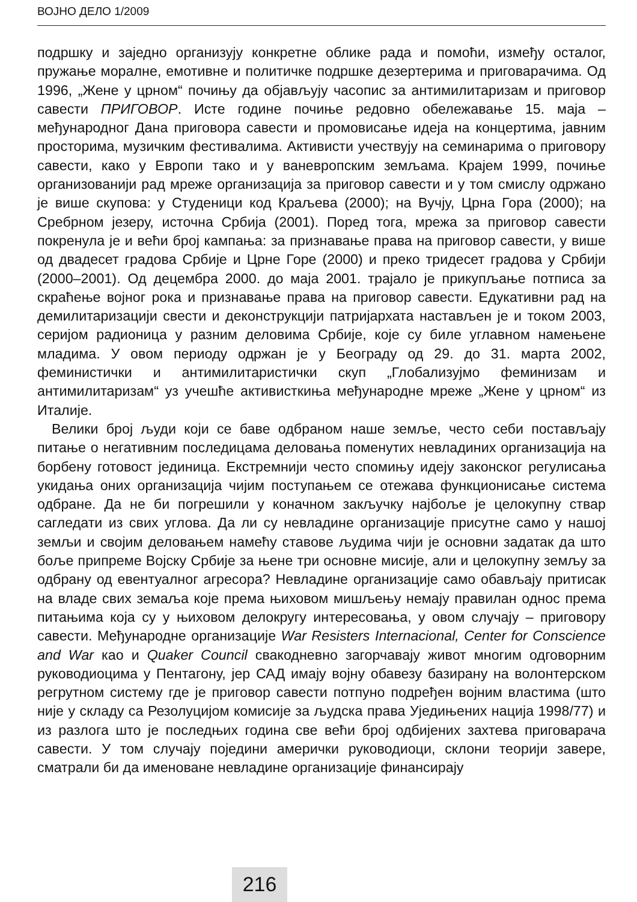ВОЈНО ДЕЛО 1/2009
подршку и заједно организују конкретне облике рада и помоћи, између осталог, пружање моралне, емотивне и политичке подршке дезертерима и приговарачима. Од 1996, „Жене у црном“ почињу да објављују часопис за антимилитаризам и приговор савести ПРИГОВОР. Исте године почиње редовно обележавање 15. маја – међународног Дана приговора савести и промовисање идеја на концертима, јавним просторима, музичким фестивалима. Активисти учествују на семинарима о приговору савести, како у Европи тако и у ваневропским земљама. Крајем 1999, почиње организованији рад мреже организација за приговор савести и у том смислу одржано је више скупова: у Студеници код Краљева (2000); на Вучју, Црна Гора (2000); на Сребрном језеру, источна Србија (2001). Поред тога, мрежа за приговор савести покренула је и већи број кампања: за признавање права на приговор савести, у више од двадесет градова Србије и Црне Горе (2000) и преко тридесет градова у Србији (2000–2001). Од децембра 2000. до маја 2001. трајало је прикупљање потписа за скраћење војног рока и признавање права на приговор савести. Едукативни рад на демилитаризацији свести и деконструкцији патријархата настављен је и током 2003, серијом радионица у разним деловима Србије, које су биле углавном намењене младима. У овом периоду одржан је у Београду од 29. до 31. марта 2002, феминистички и антимилитаристички скуп „Глобализујмо феминизам и антимилитаризам“ уз учешће активисткиња међународне мреже „Жене у црном“ из Италије.
Велики број људи који се баве одбраном наше земље, често себи постављају питање о негативним последицама деловања поменутих невладиних организација на борбену готовост јединица. Екстремнији често спомињу идеју законског регулисања укидања оних организација чијим поступањем се отежава функционисање система одбране. Да не би погрешили у коначном закључку најбоље је целокупну ствар сагледати из свих углова. Да ли су невладине организације присутне само у нашој земљи и својим деловањем намећу ставове људима чији је основни задатак да што боље припреме Војску Србије за њене три основне мисије, али и целокупну земљу за одбрану од евентуалног агресора? Невладине организације само обављају притисак на владе свих земаља које према њиховом мишљењу немају правилан однос према питањима која су у њиховом делокругу интересовања, у овом случају – приговору савести. Међународне организације War Resisters Internacional, Center for Conscience and War као и Quaker Council свакодневно загорчавају живот многим одговорним руководиоцима у Пентагону, јер САД имају војну обавезу базирану на волонтерском регрутном систему где је приговор савести потпуно подређен војним властима (што није у складу са Резолуцијом комисије за људска права Уједињених нација 1998/77) и из разлога што је последњих година све већи број одбијених захтева приговарача савести. У том случају поједини амерички руководиоци, склони теорији завере, сматрали би да именоване невладине организације финансирају
216